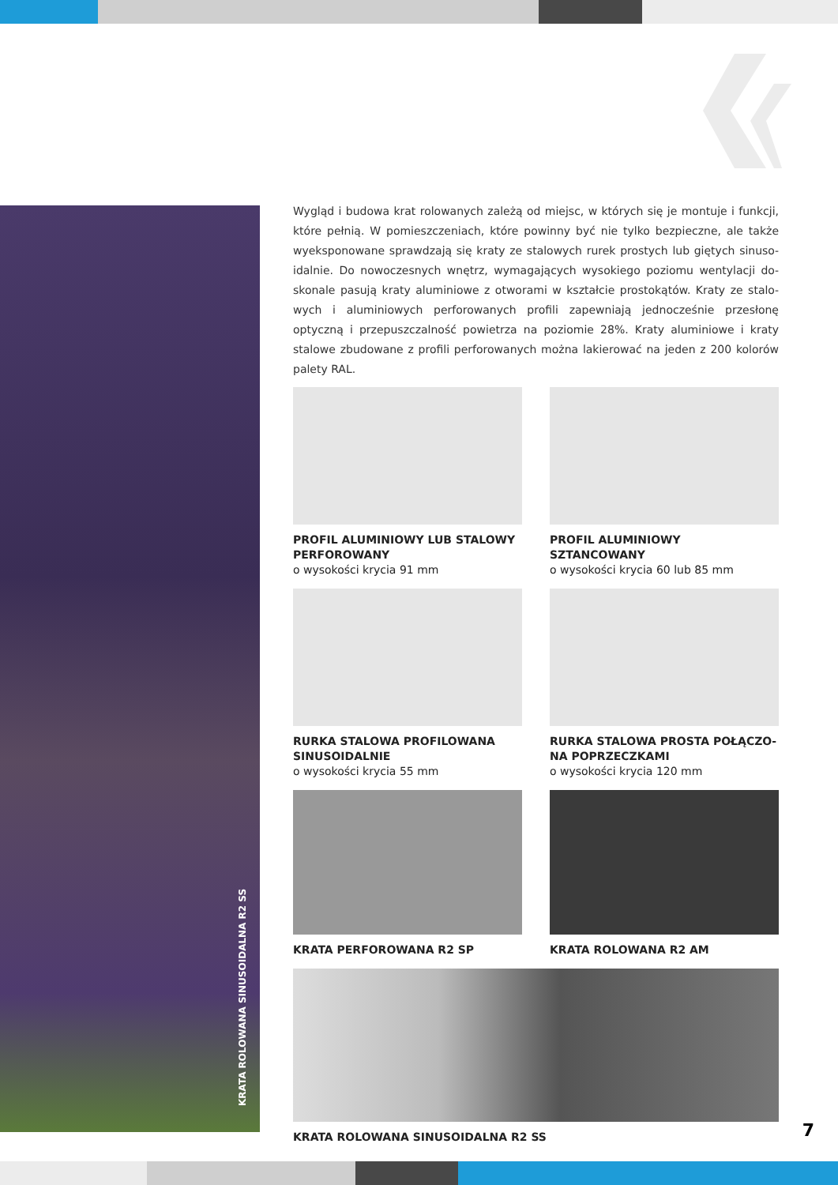KRATA ROLOWANA SINUSOIDALNA R2 SS
Wygląd i budowa krat rolowanych zależą od miejsc, w których się je montuje i funkcji, które pełnią. W pomieszczeniach, które powinny być nie tylko bezpieczne, ale także wyeksponowane sprawdzają się kraty ze stalowych rurek prostych lub giętych sinuso­idalnie. Do nowoczesnych wnętrz, wymagających wysokiego poziomu wentylacji do­skonale pasują kraty aluminiowe z otworami w kształcie prostokątów. Kraty ze stalo­wych i aluminiowych perforowanych profili zapewniają jednocześnie przesłonę optyczną i przepuszczalność powietrza na poziomie 28%. Kraty aluminiowe i kraty stalowe zbu­dowane z profili perforowanych można lakierować na jeden z 200 kolorów palety RAL.
PROFIL ALUMINIOWY LUB STALOWY PERFOROWANY
o wysokości krycia 91 mm
PROFIL ALUMINIOWY SZTANCOWANY
o wysokości krycia 60 lub 85 mm
RURKA STALOWA PROFILOWANA SINUSOIDALNIE
o wysokości krycia 55 mm
RURKA STALOWA PROSTA POŁĄCZO­NA POPRZECZKAMI
o wysokości krycia 120 mm
KRATA PERFOROWANA R2 SP
KRATA ROLOWANA R2 AM
KRATA ROLOWANA SINUSOIDALNA R2 SS
7